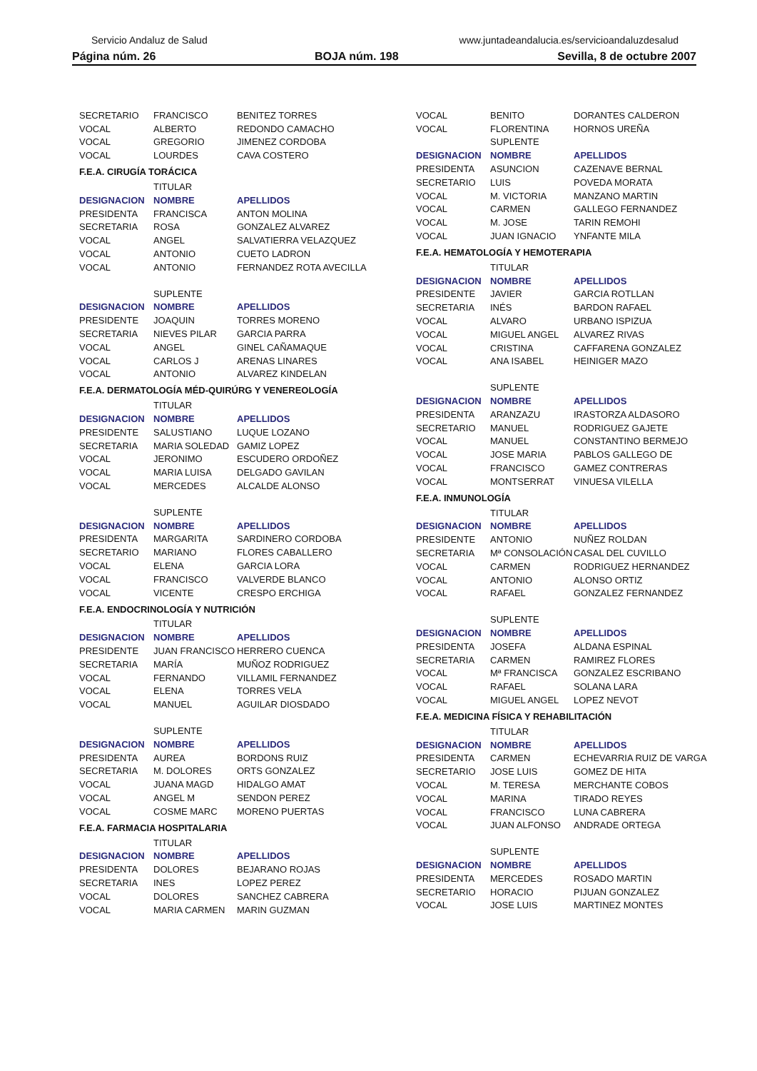Servicio Andaluz de Salud www.juntadeandalucia.es/servicioandaluzdesalud
Página núm. 26 BOJA núm. 198 Sevilla, 8 de octubre 2007
| SECRETARIO | FRANCISCO | BENITEZ TORRES |
| VOCAL | ALBERTO | REDONDO CAMACHO |
| VOCAL | GREGORIO | JIMENEZ CORDOBA |
| VOCAL | LOURDES | CAVA COSTERO |
F.E.A. CIRUGÍA TORÁCICA
| | TITULAR | |
| DESIGNACION | NOMBRE | APELLIDOS |
| PRESIDENTA | FRANCISCA | ANTON MOLINA |
| SECRETARIA | ROSA | GONZALEZ ALVAREZ |
| VOCAL | ANGEL | SALVATIERRA VELAZQUEZ |
| VOCAL | ANTONIO | CUETO LADRON |
| VOCAL | ANTONIO | FERNANDEZ ROTA AVECILLA |
| | SUPLENTE | |
| DESIGNACION | NOMBRE | APELLIDOS |
| PRESIDENTE | JOAQUIN | TORRES MORENO |
| SECRETARIA | NIEVES PILAR | GARCIA PARRA |
| VOCAL | ANGEL | GINEL CAÑAMAQUE |
| VOCAL | CARLOS J | ARENAS LINARES |
| VOCAL | ANTONIO | ALVAREZ KINDELAN |
F.E.A. DERMATOLOGÍA MÉD-QUIRÚRG Y VENEREOLOGÍA
| | TITULAR | |
| DESIGNACION | NOMBRE | APELLIDOS |
| PRESIDENTE | SALUSTIANO | LUQUE LOZANO |
| SECRETARIA | MARIA SOLEDAD | GAMIZ LOPEZ |
| VOCAL | JERONIMO | ESCUDERO ORDOÑEZ |
| VOCAL | MARIA LUISA | DELGADO GAVILAN |
| VOCAL | MERCEDES | ALCALDE ALONSO |
| | SUPLENTE | |
| DESIGNACION | NOMBRE | APELLIDOS |
| PRESIDENTA | MARGARITA | SARDINERO CORDOBA |
| SECRETARIO | MARIANO | FLORES CABALLERO |
| VOCAL | ELENA | GARCIA LORA |
| VOCAL | FRANCISCO | VALVERDE BLANCO |
| VOCAL | VICENTE | CRESPO ERCHIGA |
F.E.A. ENDOCRINOLOGÍA Y NUTRICIÓN
| | TITULAR | |
| DESIGNACION | NOMBRE | APELLIDOS |
| PRESIDENTE | JUAN FRANCISCO | HERRERO CUENCA |
| SECRETARIA | MARÍA | MUÑOZ RODRIGUEZ |
| VOCAL | FERNANDO | VILLAMIL FERNANDEZ |
| VOCAL | ELENA | TORRES VELA |
| VOCAL | MANUEL | AGUILAR DIOSDADO |
| | SUPLENTE | |
| DESIGNACION | NOMBRE | APELLIDOS |
| PRESIDENTA | AUREA | BORDONS RUIZ |
| SECRETARIA | M. DOLORES | ORTS GONZALEZ |
| VOCAL | JUANA MAGD | HIDALGO AMAT |
| VOCAL | ANGEL M | SENDON PEREZ |
| VOCAL | COSME MARC | MORENO PUERTAS |
F.E.A. FARMACIA HOSPITALARIA
| | TITULAR | |
| DESIGNACION | NOMBRE | APELLIDOS |
| PRESIDENTA | DOLORES | BEJARANO ROJAS |
| SECRETARIA | INES | LOPEZ PEREZ |
| VOCAL | DOLORES | SANCHEZ CABRERA |
| VOCAL | MARIA CARMEN | MARIN GUZMAN |
| VOCAL | BENITO | DORANTES CALDERON |
| VOCAL | FLORENTINA | HORNOS UREÑA |
| | SUPLENTE | |
| DESIGNACION | NOMBRE | APELLIDOS |
| PRESIDENTA | ASUNCION | CAZENAVE BERNAL |
| SECRETARIO | LUIS | POVEDA MORATA |
| VOCAL | M. VICTORIA | MANZANO MARTIN |
| VOCAL | CARMEN | GALLEGO FERNANDEZ |
| VOCAL | M. JOSE | TARIN REMOHI |
| VOCAL | JUAN IGNACIO | YNFANTE MILA |
F.E.A. HEMATOLOGÍA Y HEMOTERAPIA
| | TITULAR | |
| DESIGNACION | NOMBRE | APELLIDOS |
| PRESIDENTE | JAVIER | GARCIA ROTLLAN |
| SECRETARIA | INÉS | BARDON RAFAEL |
| VOCAL | ALVARO | URBANO ISPIZUA |
| VOCAL | MIGUEL ANGEL | ALVAREZ RIVAS |
| VOCAL | CRISTINA | CAFFARENA GONZALEZ |
| VOCAL | ANA ISABEL | HEINIGER MAZO |
| | SUPLENTE | |
| DESIGNACION | NOMBRE | APELLIDOS |
| PRESIDENTA | ARANZAZU | IRASTORZA ALDASORO |
| SECRETARIO | MANUEL | RODRIGUEZ GAJETE |
| VOCAL | MANUEL | CONSTANTINO BERMEJO |
| VOCAL | JOSE MARIA | PABLOS GALLEGO DE |
| VOCAL | FRANCISCO | GAMEZ CONTRERAS |
| VOCAL | MONTSERRAT | VINUESA VILELLA |
F.E.A. INMUNOLOGÍA
| | TITULAR | |
| DESIGNACION | NOMBRE | APELLIDOS |
| PRESIDENTE | ANTONIO | NUÑEZ ROLDAN |
| SECRETARIA | Mª CONSOLACIÓN | CASAL DEL CUVILLO |
| VOCAL | CARMEN | RODRIGUEZ HERNANDEZ |
| VOCAL | ANTONIO | ALONSO ORTIZ |
| VOCAL | RAFAEL | GONZALEZ FERNANDEZ |
| | SUPLENTE | |
| DESIGNACION | NOMBRE | APELLIDOS |
| PRESIDENTA | JOSEFA | ALDANA ESPINAL |
| SECRETARIA | CARMEN | RAMIREZ FLORES |
| VOCAL | Mª FRANCISCA | GONZALEZ ESCRIBANO |
| VOCAL | RAFAEL | SOLANA LARA |
| VOCAL | MIGUEL ANGEL | LOPEZ NEVOT |
F.E.A. MEDICINA FÍSICA Y REHABILITACIÓN
| | TITULAR | |
| DESIGNACION | NOMBRE | APELLIDOS |
| PRESIDENTA | CARMEN | ECHEVARRIA RUIZ DE VARGA |
| SECRETARIO | JOSE LUIS | GOMEZ DE HITA |
| VOCAL | M. TERESA | MERCHANTE COBOS |
| VOCAL | MARINA | TIRADO REYES |
| VOCAL | FRANCISCO | LUNA CABRERA |
| VOCAL | JUAN ALFONSO | ANDRADE ORTEGA |
| | SUPLENTE | |
| DESIGNACION | NOMBRE | APELLIDOS |
| PRESIDENTA | MERCEDES | ROSADO MARTIN |
| SECRETARIO | HORACIO | PIJUAN GONZALEZ |
| VOCAL | JOSE LUIS | MARTINEZ MONTES |